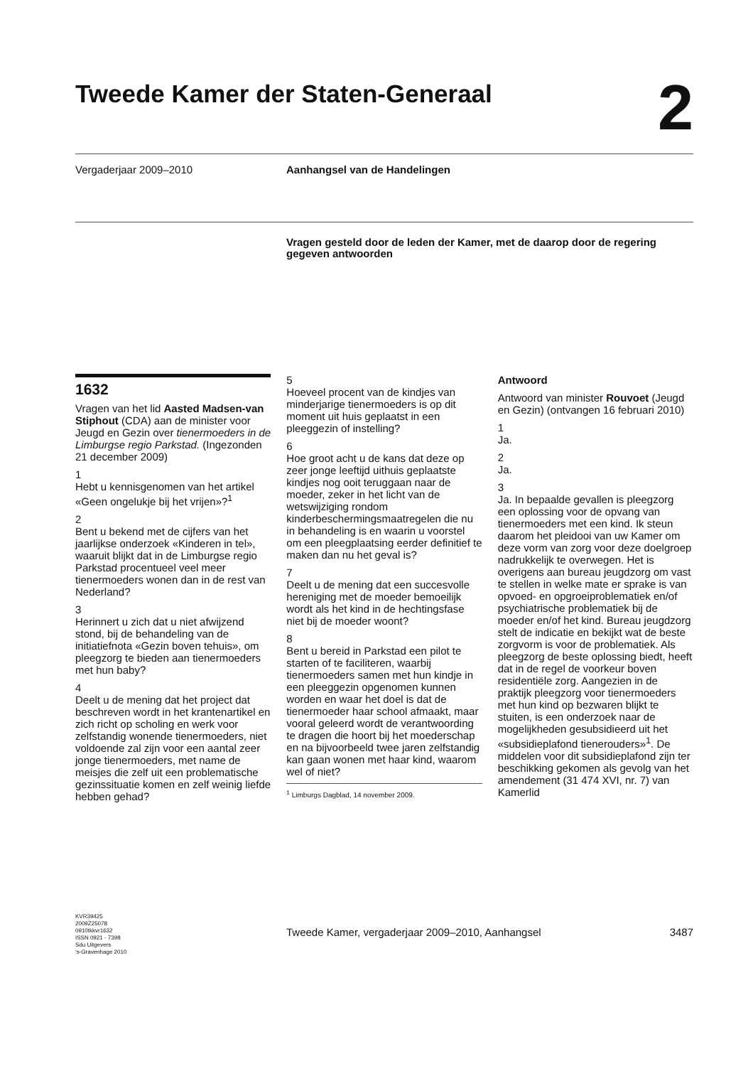Tweede Kamer der Staten-Generaal
2
Vergaderjaar 2009–2010 Aanhangsel van de Handelingen
Vragen gesteld door de leden der Kamer, met de daarop door de regering gegeven antwoorden
1632
Vragen van het lid Aasted Madsen-van Stiphout (CDA) aan de minister voor Jeugd en Gezin over tienermoeders in de Limburgse regio Parkstad. (Ingezonden 21 december 2009)
1
Hebt u kennisgenomen van het artikel «Geen ongelukje bij het vrijen»?<sup>1</sup>
2
Bent u bekend met de cijfers van het jaarlijkse onderzoek «Kinderen in tel», waaruit blijkt dat in de Limburgse regio Parkstad procentueel veel meer tienermoeders wonen dan in de rest van Nederland?
3
Herinnert u zich dat u niet afwijzend stond, bij de behandeling van de initiatiefnota «Gezin boven tehuis», om pleegzorg te bieden aan tienermoeders met hun baby?
4
Deelt u de mening dat het project dat beschreven wordt in het krantenartikel en zich richt op scholing en werk voor zelfstandig wonende tienermoeders, niet voldoende zal zijn voor een aantal zeer jonge tienermoeders, met name de meisjes die zelf uit een problematische gezinssituatie komen en zelf weinig liefde hebben gehad?
5
Hoeveel procent van de kindjes van minderjarige tienermoeders is op dit moment uit huis geplaatst in een pleeggezin of instelling?
6
Hoe groot acht u de kans dat deze op zeer jonge leeftijd uithuis geplaatste kindjes nog ooit teruggaan naar de moeder, zeker in het licht van de wetswijziging rondom kinderbeschermingsmaatregelen die nu in behandeling is en waarin u voorstel om een pleegplaatsing eerder definitief te maken dan nu het geval is?
7
Deelt u de mening dat een succesvolle hereniging met de moeder bemoeilijk wordt als het kind in de hechtingsfase niet bij de moeder woont?
8
Bent u bereid in Parkstad een pilot te starten of te faciliteren, waarbij tienermoeders samen met hun kindje in een pleeggezin opgenomen kunnen worden en waar het doel is dat de tienermoeder haar school afmaakt, maar vooral geleerd wordt de verantwoording te dragen die hoort bij het moederschap en na bijvoorbeeld twee jaren zelfstandig kan gaan wonen met haar kind, waarom wel of niet?
<sup>1</sup> Limburgs Dagblad, 14 november 2009.
Antwoord
Antwoord van minister Rouvoet (Jeugd en Gezin) (ontvangen 16 februari 2010)
1
Ja.
2
Ja.
3
Ja. In bepaalde gevallen is pleegzorg een oplossing voor de opvang van tienermoeders met een kind. Ik steun daarom het pleidooi van uw Kamer om deze vorm van zorg voor deze doelgroep nadrukkelijk te overwegen. Het is overigens aan bureau jeugdzorg om vast te stellen in welke mate er sprake is van opvoed- en opgroeiproblematiek en/of psychiatrische problematiek bij de moeder en/of het kind. Bureau jeugdzorg stelt de indicatie en bekijkt wat de beste zorgvorm is voor de problematiek. Als pleegzorg de beste oplossing biedt, heeft dat in de regel de voorkeur boven residentiële zorg. Aangezien in de praktijk pleegzorg voor tienermoeders met hun kind op bezwaren blijkt te stuiten, is een onderzoek naar de mogelijkheden gesubsidieerd uit het «subsidieplafond tienerouders»<sup>1</sup>. De middelen voor dit subsidieplafond zijn ter beschikking gekomen als gevolg van het amendement (31 474 XVI, nr. 7) van Kamerlid
KVR39425
2009Z25078
0910tkkvr1632
ISSN 0921 - 7398
Sdu Uitgevers
’s-Gravenhage 2010
Tweede Kamer, vergaderjaar 2009–2010, Aanhangsel
3487